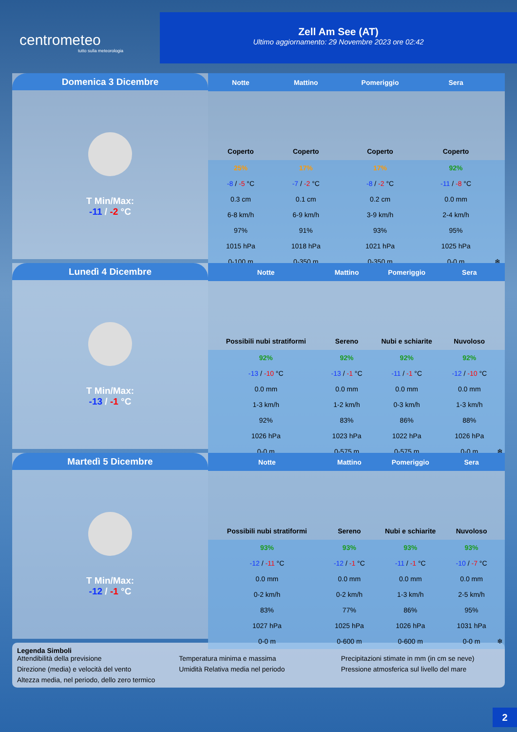centrometeo
tutto sulla meteorologia
Zell Am See (AT)
Ultimo aggiornamento: 29 Novembre 2023 ore 02:42
Domenica 3 Dicembre
T Min/Max:
-11 / -2 °C
| Notte | Mattino | Pomeriggio | Sera | |
| --- | --- | --- | --- | --- |
| Coperto | Coperto | Coperto | Coperto | |
| 25% | 17% | 17% | 92% | |
| -8 / -5 °C | -7 / -2 °C | -8 / -2 °C | -11 / -8 °C | |
| 0.3 cm | 0.1 cm | 0.2 cm | 0.0 mm | |
| 6-8 km/h | 6-9 km/h | 3-9 km/h | 2-4 km/h | |
| 97% | 91% | 93% | 95% | |
| 1015 hPa | 1018 hPa | 1021 hPa | 1025 hPa | |
| 0-100 m | 0-350 m | 0-350 m | 0-0 m | ❄ |
Lunedì 4 Dicembre
T Min/Max:
-13 / -1 °C
| Notte | Mattino | Pomeriggio | Sera | |
| --- | --- | --- | --- | --- |
| Possibili nubi stratiformi | Sereno | Nubi e schiarite | Nuvoloso | |
| 92% | 92% | 92% | 92% | |
| -13 / -10 °C | -13 / -1 °C | -11 / -1 °C | -12 / -10 °C | |
| 0.0 mm | 0.0 mm | 0.0 mm | 0.0 mm | |
| 1-3 km/h | 1-2 km/h | 0-3 km/h | 1-3 km/h | |
| 92% | 83% | 86% | 88% | |
| 1026 hPa | 1023 hPa | 1022 hPa | 1026 hPa | |
| 0-0 m | 0-575 m | 0-575 m | 0-0 m | ❄ |
Martedì 5 Dicembre
T Min/Max:
-12 / -1 °C
| Notte | Mattino | Pomeriggio | Sera | |
| --- | --- | --- | --- | --- |
| Possibili nubi stratiformi | Sereno | Nubi e schiarite | Nuvoloso | |
| 93% | 93% | 93% | 93% | |
| -12 / -11 °C | -12 / -1 °C | -11 / -1 °C | -10 / -7 °C | |
| 0.0 mm | 0.0 mm | 0.0 mm | 0.0 mm | |
| 0-2 km/h | 0-2 km/h | 1-3 km/h | 2-5 km/h | |
| 83% | 77% | 86% | 95% | |
| 1027 hPa | 1025 hPa | 1026 hPa | 1031 hPa | |
| 0-0 m | 0-600 m | 0-600 m | 0-0 m | ❄ |
Legenda Simboli
Attendibilità della previsione Temperatura minima e massima Precipitazioni stimate in mm (in cm se neve) Direzione (media) e velocità del vento Umidità Relativa media nel periodo Pressione atmosferica sul livello del mare Altezza media, nel periodo, dello zero termico
2